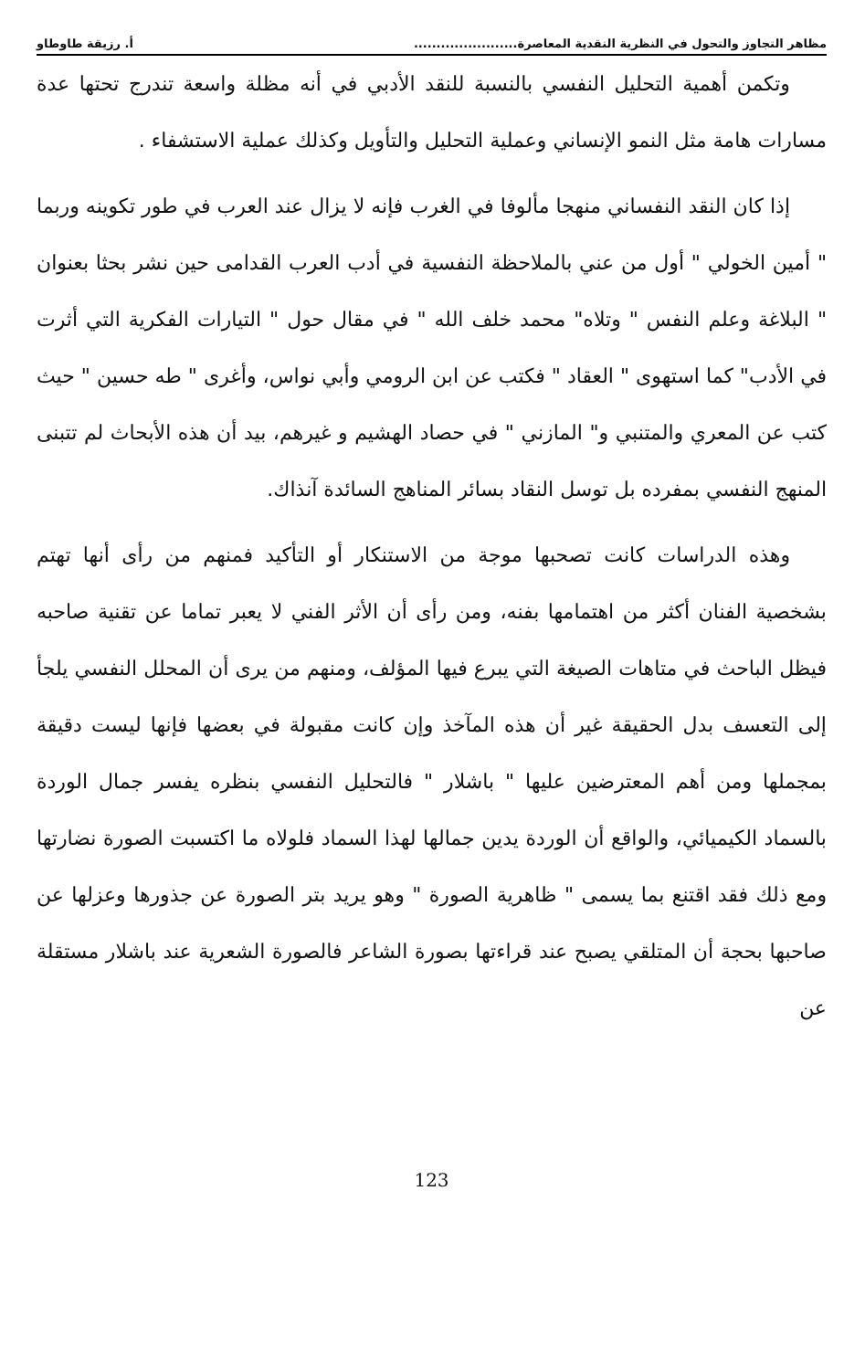مظاهر التجاوز والتحول في النظرية النقدية المعاصرة....................... أ. رزيقة طاوطاو
وتكمن أهمية التحليل النفسي بالنسبة للنقد الأدبي في أنه مظلة واسعة تندرج تحتها عدة مسارات هامة مثل النمو الإنساني وعملية التحليل والتأويل وكذلك عملية الاستشفاء .
إذا كان النقد النفساني منهجا مألوفا في الغرب فإنه لا يزال عند العرب في طور تكوينه وربما " أمين الخولي " أول من عني بالملاحظة النفسية في أدب العرب القدامى حين نشر بحثا بعنوان " البلاغة وعلم النفس " وتلاه" محمد خلف الله " في مقال حول " التيارات الفكرية التي أثرت في الأدب" كما استهوى " العقاد " فكتب عن ابن الرومي وأبي نواس، وأغرى " طه حسين " حيث كتب عن المعري والمتنبي و" المازني " في حصاد الهشيم و غيرهم، بيد أن هذه الأبحاث لم تتبنى المنهج النفسي بمفرده بل توسل النقاد بسائر المناهج السائدة آنذاك.
وهذه الدراسات كانت تصحبها موجة من الاستنكار أو التأكيد فمنهم من رأى أنها تهتم بشخصية الفنان أكثر من اهتمامها بفنه، ومن رأى أن الأثر الفني لا يعبر تماما عن تقنية صاحبه فيظل الباحث في متاهات الصيغة التي يبرع فيها المؤلف، ومنهم من يرى أن المحلل النفسي يلجأ إلى التعسف بدل الحقيقة غير أن هذه المآخذ وإن كانت مقبولة في بعضها فإنها ليست دقيقة بمجملها ومن أهم المعترضين عليها " باشلار " فالتحليل النفسي بنظره يفسر جمال الوردة بالسماد الكيميائي، والواقع أن الوردة يدين جمالها لهذا السماد فلولاه ما اكتسبت الصورة نضارتها ومع ذلك فقد اقتنع بما يسمى " ظاهرية الصورة " وهو يريد بتر الصورة عن جذورها وعزلها عن صاحبها بحجة أن المتلقي يصبح عند قراءتها بصورة الشاعر فالصورة الشعرية عند باشلار مستقلة عن
123